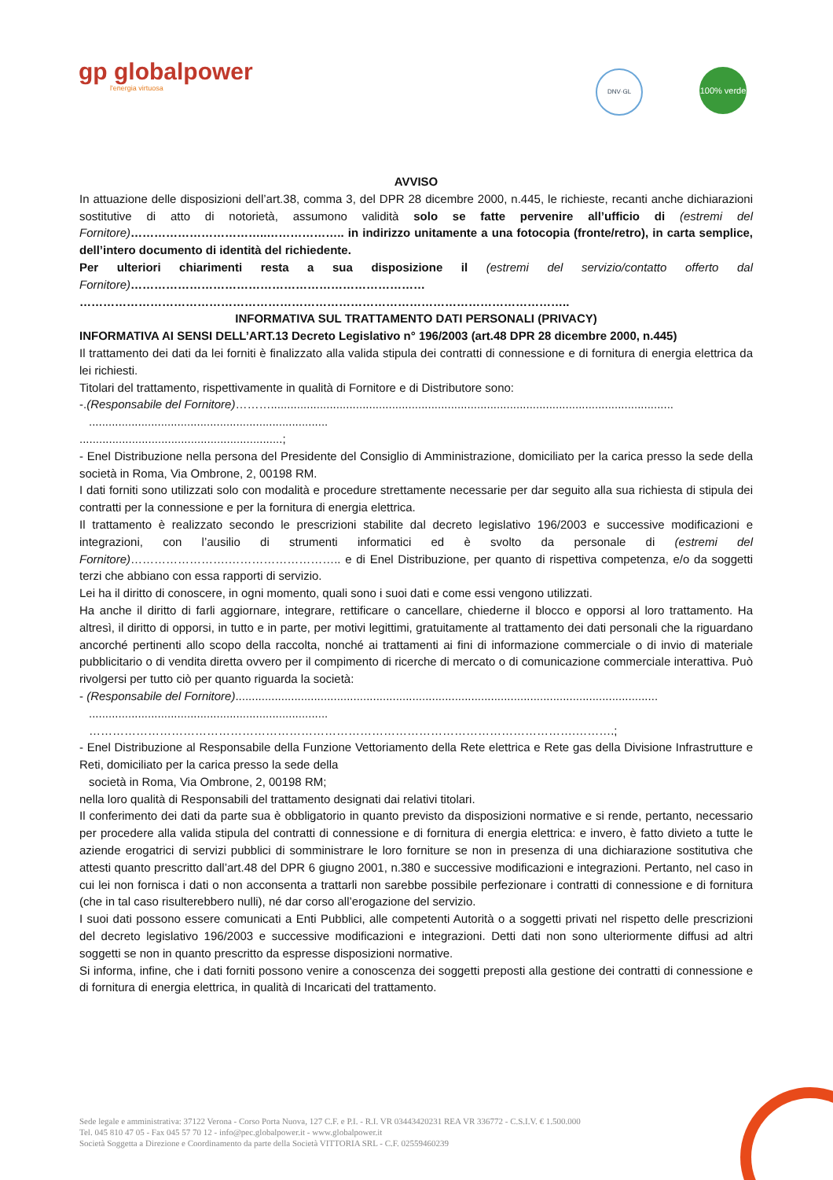gp globalpower
l'energia virtuosa
DNV·GL
100% verde
AVVISO
In attuazione delle disposizioni dell’art.38, comma 3, del DPR 28 dicembre 2000, n.445, le richieste, recanti anche dichiarazioni sostitutive di atto di notorietà, assumono validità solo se fatte pervenire all’ufficio di (estremi del Fornitore)……………………………..……………….. in indirizzo unitamente a una fotocopia (fronte/retro), in carta semplice, dell’intero documento di identità del richiedente.
Per ulteriori chiarimenti resta a sua disposizione il (estremi del servizio/contatto offerto dal Fornitore)…………………………………………………………………
……………………………………………………………………………………………………………..
INFORMATIVA SUL TRATTAMENTO DATI PERSONALI (PRIVACY)
INFORMATIVA AI SENSI DELL’ART.13 Decreto Legislativo n° 196/2003 (art.48 DPR 28 dicembre 2000, n.445)
Il trattamento dei dati da lei forniti è finalizzato alla valida stipula dei contratti di connessione e di fornitura di energia elettrica da lei richiesti.
Titolari del trattamento, rispettivamente in qualità di Fornitore e di Distributore sono:
-.(Responsabile del Fornitore)………...........................................................................................................................
.........................................................................
..............................................................;
- Enel Distribuzione nella persona del Presidente del Consiglio di Amministrazione, domiciliato per la carica presso la sede della società in Roma, Via Ombrone, 2, 00198 RM.
I dati forniti sono utilizzati solo con modalità e procedure strettamente necessarie per dar seguito alla sua richiesta di stipula dei contratti per la connessione e per la fornitura di energia elettrica.
Il trattamento è realizzato secondo le prescrizioni stabilite dal decreto legislativo 196/2003 e successive modificazioni e integrazioni, con l’ausilio di strumenti informatici ed è svolto da personale di (estremi del Fornitore)…………………….……………………….. e di Enel Distribuzione, per quanto di rispettiva competenza, e/o da soggetti terzi che abbiano con essa rapporti di servizio.
Lei ha il diritto di conoscere, in ogni momento, quali sono i suoi dati e come essi vengono utilizzati.
Ha anche il diritto di farli aggiornare, integrare, rettificare o cancellare, chiederne il blocco e opporsi al loro trattamento. Ha altresì, il diritto di opporsi, in tutto e in parte, per motivi legittimi, gratuitamente al trattamento dei dati personali che la riguardano ancorché pertinenti allo scopo della raccolta, nonché ai trattamenti ai fini di informazione commerciale o di invio di materiale pubblicitario o di vendita diretta ovvero per il compimento di ricerche di mercato o di comunicazione commerciale interattiva. Può rivolgersi per tutto ciò per quanto riguarda la società:
- (Responsabile del Fornitore).................................................................................................................................
.........................................................................
…………………………………………………………………………………………………………….……….;
- Enel Distribuzione al Responsabile della Funzione Vettoriamento della Rete elettrica e Rete gas della Divisione Infrastrutture e Reti, domiciliato per la carica presso la sede della
società in Roma, Via Ombrone, 2, 00198 RM;
nella loro qualità di Responsabili del trattamento designati dai relativi titolari.
Il conferimento dei dati da parte sua è obbligatorio in quanto previsto da disposizioni normative e si rende, pertanto, necessario per procedere alla valida stipula del contratti di connessione e di fornitura di energia elettrica: e invero, è fatto divieto a tutte le aziende erogatrici di servizi pubblici di somministrare le loro forniture se non in presenza di una dichiarazione sostitutiva che attesti quanto prescritto dall’art.48 del DPR 6 giugno 2001, n.380 e successive modificazioni e integrazioni. Pertanto, nel caso in cui lei non fornisca i dati o non acconsenta a trattarli non sarebbe possibile perfezionare i contratti di connessione e di fornitura (che in tal caso risulterebbero nulli), né dar corso all’erogazione del servizio.
I suoi dati possono essere comunicati a Enti Pubblici, alle competenti Autorità o a soggetti privati nel rispetto delle prescrizioni del decreto legislativo 196/2003 e successive modificazioni e integrazioni. Detti dati non sono ulteriormente diffusi ad altri soggetti se non in quanto prescritto da espresse disposizioni normative.
Si informa, infine, che i dati forniti possono venire a conoscenza dei soggetti preposti alla gestione dei contratti di connessione e di fornitura di energia elettrica, in qualità di Incaricati del trattamento.
Sede legale e amministrativa: 37122 Verona - Corso Porta Nuova, 127 C.F. e P.I. - R.I. VR 03443420231 REA VR 336772 - C.S.I.V. € 1.500.000
Tel. 045 810 47 05 - Fax 045 57 70 12 - info@pec.globalpower.it - www.globalpower.it
Società Soggetta a Direzione e Coordinamento da parte della Società VITTORIA SRL - C.F. 02559460239